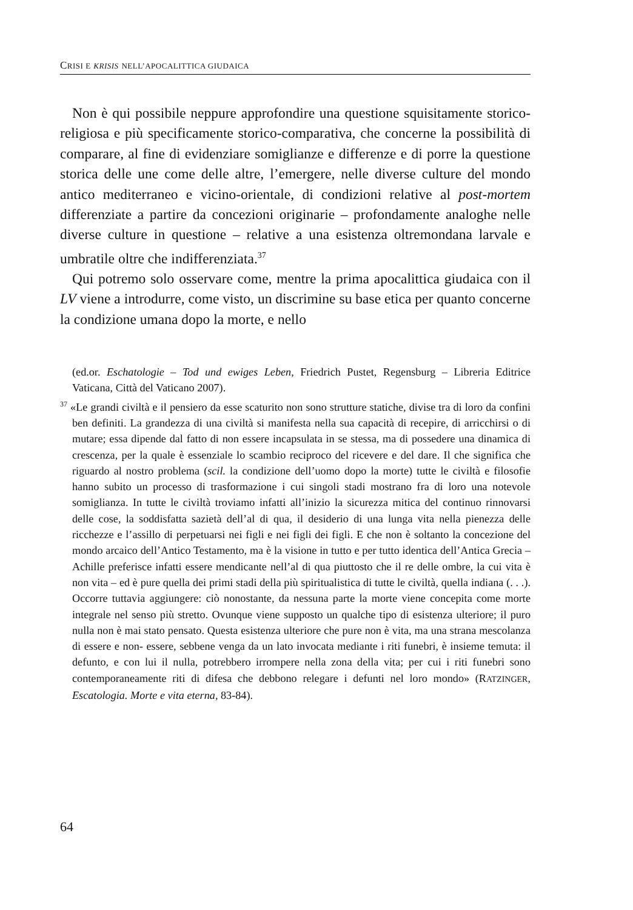CRISI E KRISIS NELL’APOCALITTICA GIUDAICA
Non è qui possibile neppure approfondire una questione squisitamente storico-religiosa e più specificamente storico-comparativa, che concerne la possibilità di comparare, al fine di evidenziare somiglianze e differenze e di porre la questione storica delle une come delle altre, l’emergere, nelle diverse culture del mondo antico mediterraneo e vicino-orientale, di condizioni relative al post-mortem differenziate a partire da concezioni originarie – profondamente analoghe nelle diverse culture in questione – relative a una esistenza oltremondana larvale e umbratile oltre che indifferenziata.<sup>37</sup>
Qui potremo solo osservare come, mentre la prima apocalittica giudaica con il LV viene a introdurre, come visto, un discrimine su base etica per quanto concerne la condizione umana dopo la morte, e nello
(ed.or. Eschatologie – Tod und ewiges Leben, Friedrich Pustet, Regensburg – Libreria Editrice Vaticana, Città del Vaticano 2007).
<sup>37</sup> «Le grandi civiltà e il pensiero da esse scaturito non sono strutture statiche, divise tra di loro da confini ben definiti. La grandezza di una civiltà si manifesta nella sua capacità di recepire, di arricchirsi o di mutare; essa dipende dal fatto di non essere incapsulata in se stessa, ma di possedere una dinamica di crescenza, per la quale è essenziale lo scambio reciproco del ricevere e del dare. Il che significa che riguardo al nostro problema (scil. la condizione dell’uomo dopo la morte) tutte le civiltà e filosofie hanno subito un processo di trasformazione i cui singoli stadi mostrano fra di loro una notevole somiglianza. In tutte le civiltà troviamo infatti all’inizio la sicurezza mitica del continuo rinnovarsi delle cose, la soddisfatta sazietà dell’al di qua, il desiderio di una lunga vita nella pienezza delle ricchezze e l’assillo di perpetuarsi nei figli e nei figli dei figli. E che non è soltanto la concezione del mondo arcaico dell’Antico Testamento, ma è la visione in tutto e per tutto identica dell’Antica Grecia – Achille preferisce infatti essere mendicante nell’al di qua piuttosto che il re delle ombre, la cui vita è non vita – ed è pure quella dei primi stadi della più spiritualistica di tutte le civiltà, quella indiana (. . .). Occorre tuttavia aggiungere: ciò nonostante, da nessuna parte la morte viene concepita come morte integrale nel senso più stretto. Ovunque viene supposto un qualche tipo di esistenza ulteriore; il puro nulla non è mai stato pensato. Questa esistenza ulteriore che pure non è vita, ma una strana mescolanza di essere e non- essere, sebbene venga da un lato invocata mediante i riti funebri, è insieme temuta: il defunto, e con lui il nulla, potrebbero irrompere nella zona della vita; per cui i riti funebri sono contemporaneamente riti di difesa che debbono relegare i defunti nel loro mondo» (RATZINGER, Escatologia. Morte e vita eterna, 83-84).
64